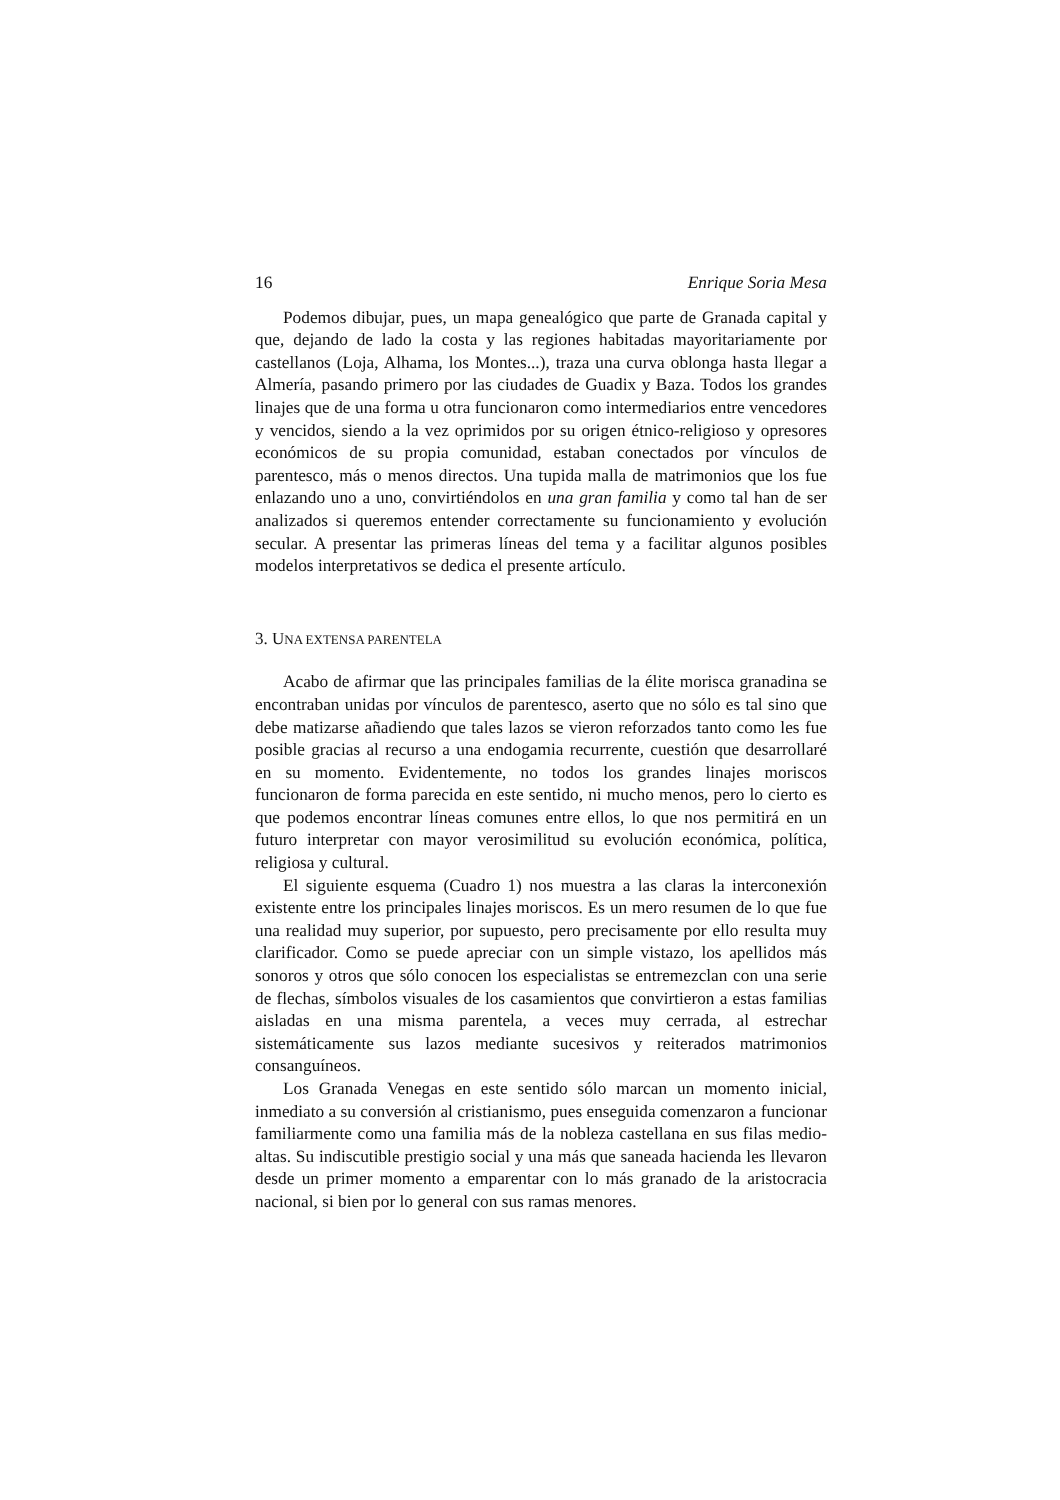16 Enrique Soria Mesa
Podemos dibujar, pues, un mapa genealógico que parte de Granada capital y que, dejando de lado la costa y las regiones habitadas mayoritariamente por castellanos (Loja, Alhama, los Montes...), traza una curva oblonga hasta llegar a Almería, pasando primero por las ciudades de Guadix y Baza. Todos los grandes linajes que de una forma u otra funcionaron como intermediarios entre vencedores y vencidos, siendo a la vez oprimidos por su origen étnico-religioso y opresores económicos de su propia comunidad, estaban conectados por vínculos de parentesco, más o menos directos. Una tupida malla de matrimonios que los fue enlazando uno a uno, convirtiéndolos en una gran familia y como tal han de ser analizados si queremos entender correctamente su funcionamiento y evolución secular. A presentar las primeras líneas del tema y a facilitar algunos posibles modelos interpretativos se dedica el presente artículo.
3. UNA EXTENSA PARENTELA
Acabo de afirmar que las principales familias de la élite morisca granadina se encontraban unidas por vínculos de parentesco, aserto que no sólo es tal sino que debe matizarse añadiendo que tales lazos se vieron reforzados tanto como les fue posible gracias al recurso a una endogamia recurrente, cuestión que desarrollaré en su momento. Evidentemente, no todos los grandes linajes moriscos funcionaron de forma parecida en este sentido, ni mucho menos, pero lo cierto es que podemos encontrar líneas comunes entre ellos, lo que nos permitirá en un futuro interpretar con mayor verosimilitud su evolución económica, política, religiosa y cultural.
El siguiente esquema (Cuadro 1) nos muestra a las claras la interconexión existente entre los principales linajes moriscos. Es un mero resumen de lo que fue una realidad muy superior, por supuesto, pero precisamente por ello resulta muy clarificador. Como se puede apreciar con un simple vistazo, los apellidos más sonoros y otros que sólo conocen los especialistas se entremezclan con una serie de flechas, símbolos visuales de los casamientos que convirtieron a estas familias aisladas en una misma parentela, a veces muy cerrada, al estrechar sistemáticamente sus lazos mediante sucesivos y reiterados matrimonios consanguíneos.
Los Granada Venegas en este sentido sólo marcan un momento inicial, inmediato a su conversión al cristianismo, pues enseguida comenzaron a funcionar familiarmente como una familia más de la nobleza castellana en sus filas medio-altas. Su indiscutible prestigio social y una más que saneada hacienda les llevaron desde un primer momento a emparentar con lo más granado de la aristocracia nacional, si bien por lo general con sus ramas menores.